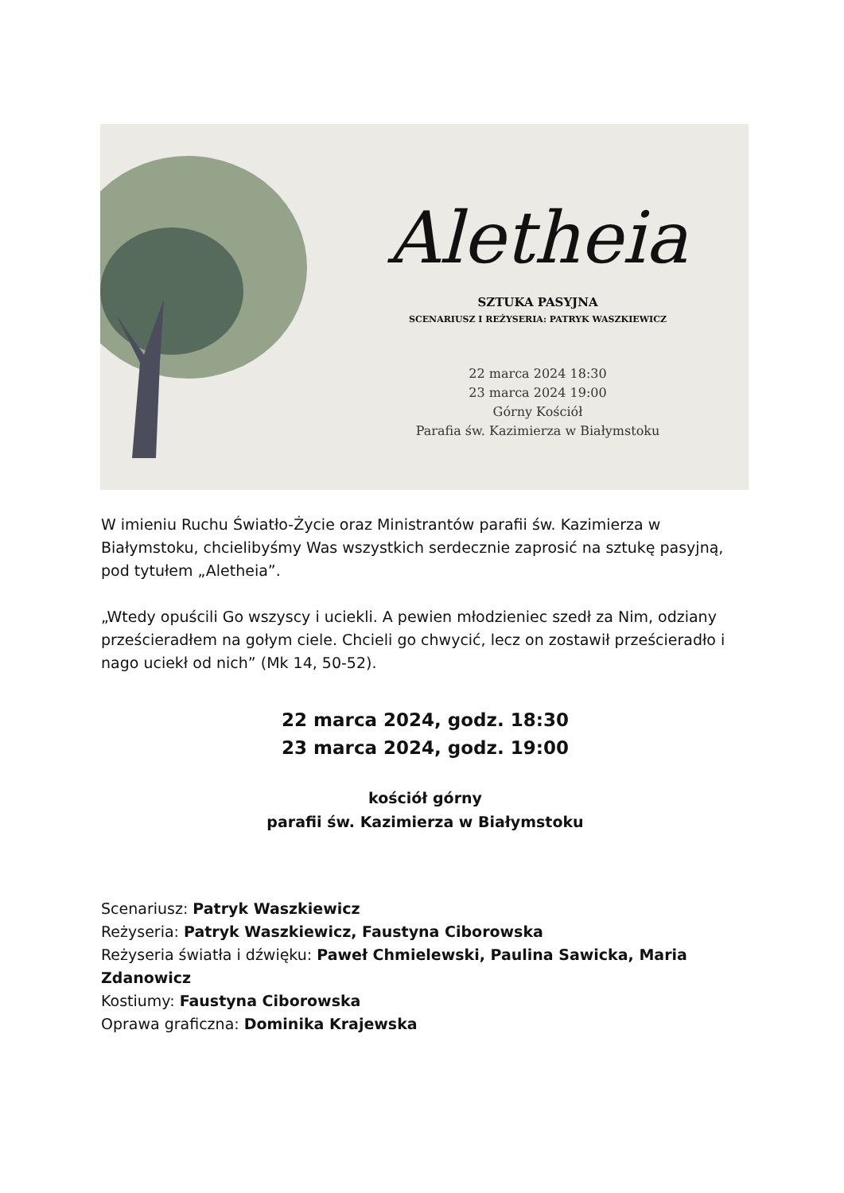Aletheia
SZTUKA PASYJNA
SCENARIUSZ I REŻYSERIA: PATRYK WASZKIEWICZ
22 marca 2024 18:30
23 marca 2024 19:00
Górny Kościół
Parafia św. Kazimierza w Białymstoku
W imieniu Ruchu Światło-Życie oraz Ministrantów parafii św. Kazimierza w Białymstoku, chcielibyśmy Was wszystkich serdecznie zaprosić na sztukę pasyjną, pod tytułem „Aletheia”.
„Wtedy opuścili Go wszyscy i uciekli. A pewien młodzieniec szedł za Nim, odziany prześcieradłem na gołym ciele. Chcieli go chwycić, lecz on zostawił prześcieradło i nago uciekł od nich” (Mk 14, 50-52).
22 marca 2024, godz. 18:30
23 marca 2024, godz. 19:00
kościół górny
parafii św. Kazimierza w Białymstoku
Scenariusz: Patryk Waszkiewicz
Reżyseria: Patryk Waszkiewicz, Faustyna Ciborowska
Reżyseria światła i dźwięku: Paweł Chmielewski, Paulina Sawicka, Maria Zdanowicz
Kostiumy: Faustyna Ciborowska
Oprawa graficzna: Dominika Krajewska